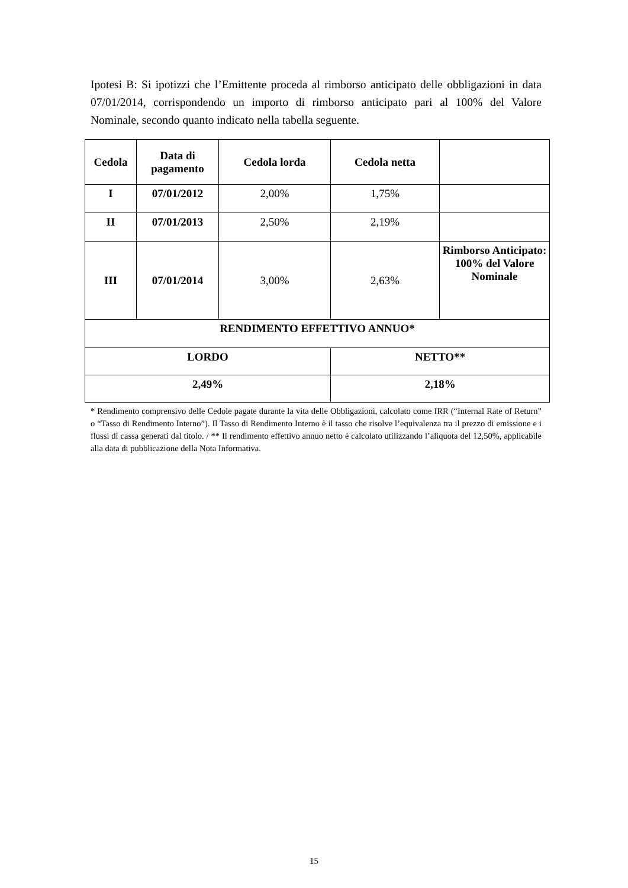Ipotesi B: Si ipotizzi che l’Emittente proceda al rimborso anticipato delle obbligazioni in data 07/01/2014, corrispondendo un importo di rimborso anticipato pari al 100% del Valore Nominale, secondo quanto indicato nella tabella seguente.
| Cedola | Data di pagamento | Cedola lorda | Cedola netta | |
| --- | --- | --- | --- | --- |
| I | 07/01/2012 | 2,00% | 1,75% | |
| II | 07/01/2013 | 2,50% | 2,19% | |
| III | 07/01/2014 | 3,00% | 2,63% | Rimborso Anticipato: 100% del Valore Nominale |
| RENDIMENTO EFFETTIVO ANNUO* | | | | |
| LORDO | | | NETTO** | |
| 2,49% | | | 2,18% | |
* Rendimento comprensivo delle Cedole pagate durante la vita delle Obbligazioni, calcolato come IRR (“Internal Rate of Return” o “Tasso di Rendimento Interno”). Il Tasso di Rendimento Interno è il tasso che risolve l’equivalenza tra il prezzo di emissione e i flussi di cassa generati dal titolo. / ** Il rendimento effettivo annuo netto è calcolato utilizzando l’aliquota del 12,50%, applicabile alla data di pubblicazione della Nota Informativa.
15